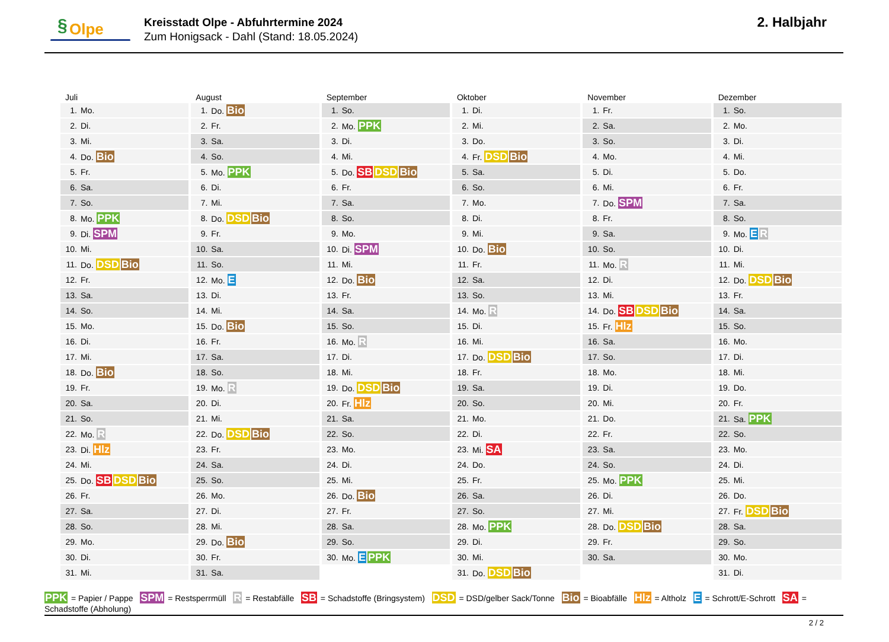§ Olpe
Kreisstadt Olpe - Abfuhrtermine 2024
Zum Honigsack - Dahl (Stand: 18.05.2024)
2. Halbjahr
Juli
| 1. | Mo. |
| 2. | Di. |
| 3. | Mi. |
| 4. | Do. Bio |
| 5. | Fr. |
| 6. | Sa. |
| 7. | So. |
| 8. | Mo. PPK |
| 9. | Di. SPM |
| 10. | Mi. |
| 11. | Do. DSD Bio |
| 12. | Fr. |
| 13. | Sa. |
| 14. | So. |
| 15. | Mo. |
| 16. | Di. |
| 17. | Mi. |
| 18. | Do. Bio |
| 19. | Fr. |
| 20. | Sa. |
| 21. | So. |
| 22. | Mo. R |
| 23. | Di. Hlz |
| 24. | Mi. |
| 25. | Do. SB DSD Bio |
| 26. | Fr. |
| 27. | Sa. |
| 28. | So. |
| 29. | Mo. |
| 30. | Di. |
| 31. | Mi. |
August
| 1. | Do. Bio |
| 2. | Fr. |
| 3. | Sa. |
| 4. | So. |
| 5. | Mo. PPK |
| 6. | Di. |
| 7. | Mi. |
| 8. | Do. DSD Bio |
| 9. | Fr. |
| 10. | Sa. |
| 11. | So. |
| 12. | Mo. E |
| 13. | Di. |
| 14. | Mi. |
| 15. | Do. Bio |
| 16. | Fr. |
| 17. | Sa. |
| 18. | So. |
| 19. | Mo. R |
| 20. | Di. |
| 21. | Mi. |
| 22. | Do. DSD Bio |
| 23. | Fr. |
| 24. | Sa. |
| 25. | So. |
| 26. | Mo. |
| 27. | Di. |
| 28. | Mi. |
| 29. | Do. Bio |
| 30. | Fr. |
| 31. | Sa. |
September
| 1. | So. |
| 2. | Mo. PPK |
| 3. | Di. |
| 4. | Mi. |
| 5. | Do. SB DSD Bio |
| 6. | Fr. |
| 7. | Sa. |
| 8. | So. |
| 9. | Mo. |
| 10. | Di. SPM |
| 11. | Mi. |
| 12. | Do. Bio |
| 13. | Fr. |
| 14. | Sa. |
| 15. | So. |
| 16. | Mo. R |
| 17. | Di. |
| 18. | Mi. |
| 19. | Do. DSD Bio |
| 20. | Fr. Hlz |
| 21. | Sa. |
| 22. | So. |
| 23. | Mo. |
| 24. | Di. |
| 25. | Mi. |
| 26. | Do. Bio |
| 27. | Fr. |
| 28. | Sa. |
| 29. | So. |
| 30. | Mo. E PPK |
Oktober
| 1. | Di. |
| 2. | Mi. |
| 3. | Do. |
| 4. | Fr. DSD Bio |
| 5. | Sa. |
| 6. | So. |
| 7. | Mo. |
| 8. | Di. |
| 9. | Mi. |
| 10. | Do. Bio |
| 11. | Fr. |
| 12. | Sa. |
| 13. | So. |
| 14. | Mo. R |
| 15. | Di. |
| 16. | Mi. |
| 17. | Do. DSD Bio |
| 18. | Fr. |
| 19. | Sa. |
| 20. | So. |
| 21. | Mo. |
| 22. | Di. |
| 23. | Mi. SA |
| 24. | Do. |
| 25. | Fr. |
| 26. | Sa. |
| 27. | So. |
| 28. | Mo. PPK |
| 29. | Di. |
| 30. | Mi. |
| 31. | Do. DSD Bio |
November
| 1. | Fr. |
| 2. | Sa. |
| 3. | So. |
| 4. | Mo. |
| 5. | Di. |
| 6. | Mi. |
| 7. | Do. SPM |
| 8. | Fr. |
| 9. | Sa. |
| 10. | So. |
| 11. | Mo. R |
| 12. | Di. |
| 13. | Mi. |
| 14. | Do. SB DSD Bio |
| 15. | Fr. Hlz |
| 16. | Sa. |
| 17. | So. |
| 18. | Mo. |
| 19. | Di. |
| 20. | Mi. |
| 21. | Do. |
| 22. | Fr. |
| 23. | Sa. |
| 24. | So. |
| 25. | Mo. PPK |
| 26. | Di. |
| 27. | Mi. |
| 28. | Do. DSD Bio |
| 29. | Fr. |
| 30. | Sa. |
Dezember
| 1. | So. |
| 2. | Mo. |
| 3. | Di. |
| 4. | Mi. |
| 5. | Do. |
| 6. | Fr. |
| 7. | Sa. |
| 8. | So. |
| 9. | Mo. E R |
| 10. | Di. |
| 11. | Mi. |
| 12. | Do. DSD Bio |
| 13. | Fr. |
| 14. | Sa. |
| 15. | So. |
| 16. | Mo. |
| 17. | Di. |
| 18. | Mi. |
| 19. | Do. |
| 20. | Fr. |
| 21. | Sa. PPK |
| 22. | So. |
| 23. | Mo. |
| 24. | Di. |
| 25. | Mi. |
| 26. | Do. |
| 27. | Fr. DSD Bio |
| 28. | Sa. |
| 29. | So. |
| 30. | Mo. |
| 31. | Di. |
PPK = Papier / Pappe SPM = Restsperrmüll R = Restabfälle SB = Schadstoffe (Bringsystem) DSD = DSD/gelber Sack/Tonne Bio = Bioabfälle Hlz = Altholz E = Schrott/E-Schrott SA = Schadstoffe (Abholung)
2 / 2